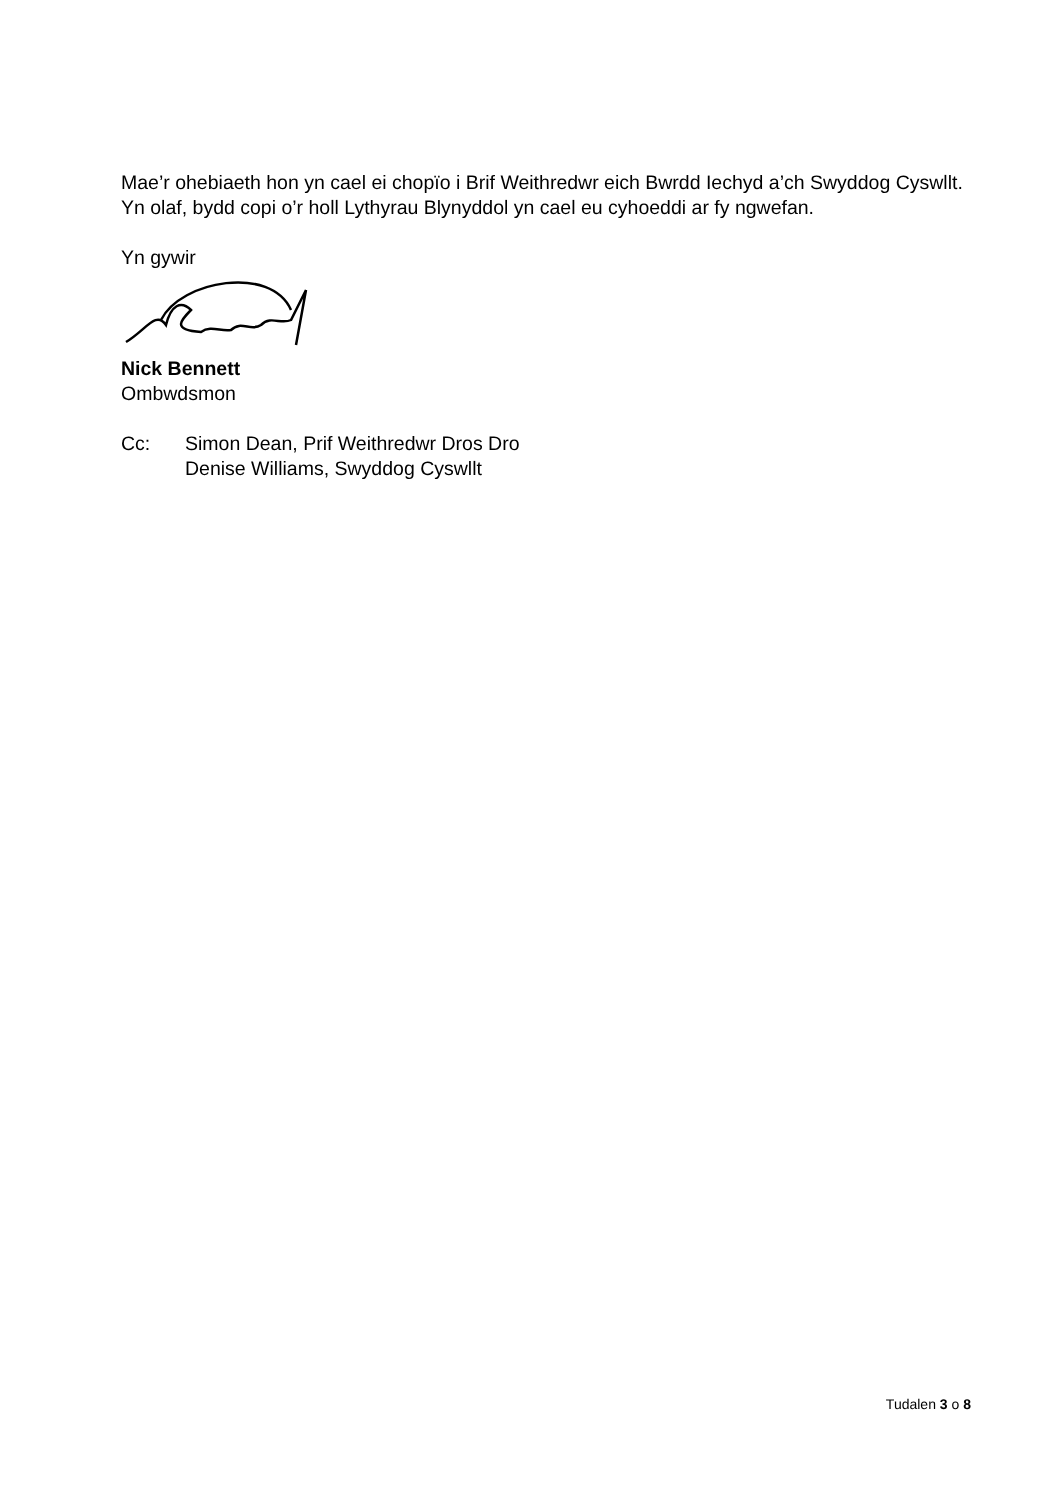Mae’r ohebiaeth hon yn cael ei chopïo i Brif Weithredwr eich Bwrdd Iechyd a’ch Swyddog Cyswllt. Yn olaf, bydd copi o’r holl Lythyrau Blynyddol yn cael eu cyhoeddi ar fy ngwefan.
Yn gywir
Nick Bennett
Ombwdsmon
Cc: Simon Dean, Prif Weithredwr Dros Dro
Denise Williams, Swyddog Cyswllt
Tudalen 3 o 8